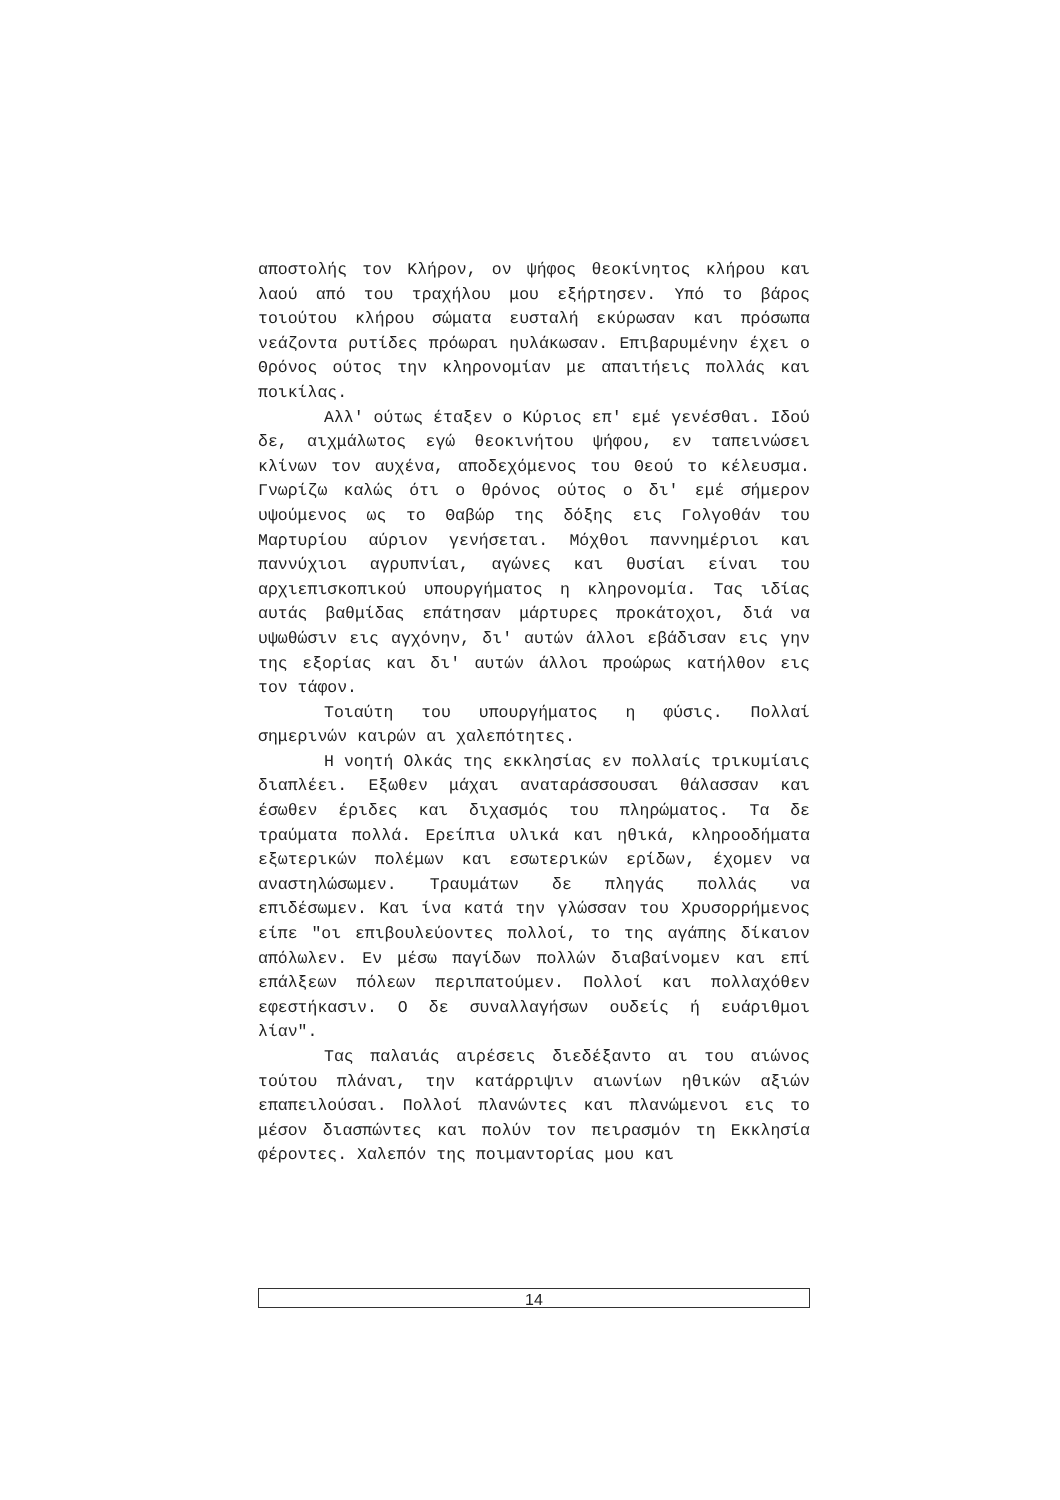αποστολής τον Κλήρον, ον ψήφος θεοκίνητος κλήρου και λαού από του τραχήλου μου εξήρτησεν. Υπό το βάρος τοιούτου κλήρου σώματα ευσταλή εκύρωσαν και πρόσωπα νεάζοντα ρυτίδες πρόωραι ηυλάκωσαν. Επιβαρυμένην έχει ο Θρόνος ούτος την κληρονομίαν με απαιτήεις πολλάς και ποικίλας.
Αλλ' ούτως έταξεν ο Κύριος επ' εμέ γενέσθαι. Ιδού δε, αιχμάλωτος εγώ θεοκινήτου ψήφου, εν ταπεινώσει κλίνων τον αυχένα, αποδεχόμενος του Θεού το κέλευσμα. Γνωρίζω καλώς ότι ο θρόνος ούτος ο δι' εμέ σήμερον υψούμενος ως το Θαβώρ της δόξης εις Γολγοθάν του Μαρτυρίου αύριον γενήσεται. Μόχθοι παννημέριοι και παννύχιοι αγρυπνίαι, αγώνες και θυσίαι είναι του αρχιεπισκοπικού υπουργήματος η κληρονομία. Τας ιδίας αυτάς βαθμίδας επάτησαν μάρτυρες προκάτοχοι, διά να υψωθώσιν εις αγχόνην, δι' αυτών άλλοι εβάδισαν εις γην της εξορίας και δι' αυτών άλλοι προώρως κατήλθον εις τον τάφον.
Τοιαύτη του υπουργήματος η φύσις. Πολλαί σημερινών καιρών αι χαλεπότητες.
Η νοητή Ολκάς της εκκλησίας εν πολλαίς τρικυμίαις διαπλέει. Εξωθεν μάχαι αναταράσσουσαι θάλασσαν και έσωθεν έριδες και διχασμός του πληρώματος. Τα δε τραύματα πολλά. Ερείπια υλικά και ηθικά, κληροοδήματα εξωτερικών πολέμων και εσωτερικών ερίδων, έχομεν να αναστηλώσωμεν. Τραυμάτων δε πληγάς πολλάς να επιδέσωμεν. Και ίνα κατά την γλώσσαν του Χρυσορρήμενος είπε "οι επιβουλεύοντες πολλοί, το της αγάπης δίκαιον απόλωλεν. Εν μέσω παγίδων πολλών διαβαίνομεν και επί επάλξεων πόλεων περιπατούμεν. Πολλοί και πολλαχόθεν εφεστήκασιν. Ο δε συναλλαγήσων ουδείς ή ευάριθμοι λίαν".
Τας παλαιάς αιρέσεις διεδέξαντο αι του αιώνος τούτου πλάναι, την κατάρριψιν αιωνίων ηθικών αξιών επαπειλούσαι. Πολλοί πλανώντες και πλανώμενοι εις το μέσον διασπώντες και πολύν τον πειρασμόν τη Εκκλησία φέροντες. Χαλεπόν της ποιμαντορίας μου και
14